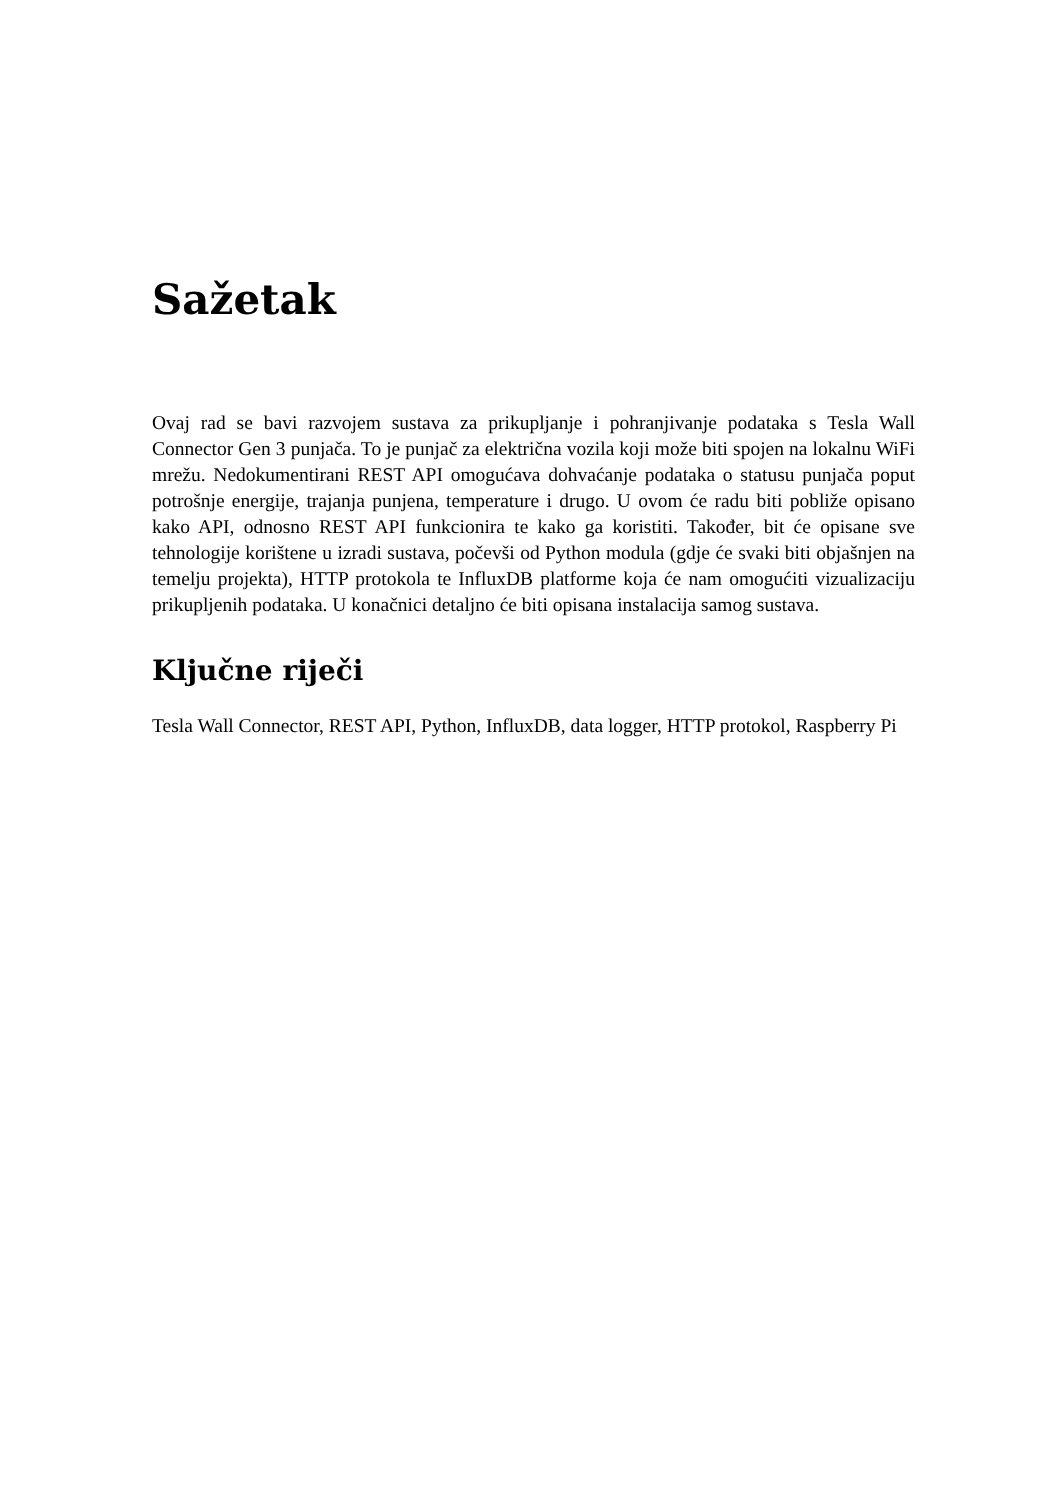Sažetak
Ovaj rad se bavi razvojem sustava za prikupljanje i pohranjivanje podataka s Tesla Wall Connector Gen 3 punjača. To je punjač za električna vozila koji može biti spojen na lokalnu WiFi mrežu. Nedokumentirani REST API omogućava dohvaćanje podataka o statusu punjača poput potrošnje energije, trajanja punjena, temperature i drugo. U ovom će radu biti pobliže opisano kako API, odnosno REST API funkcionira te kako ga koristiti. Također, bit će opisane sve tehnologije korištene u izradi sustava, počevši od Python modula (gdje će svaki biti objašnjen na temelju projekta), HTTP protokola te InfluxDB platforme koja će nam omogućiti vizualizaciju prikupljenih podataka. U konačnici detaljno će biti opisana instalacija samog sustava.
Ključne riječi
Tesla Wall Connector, REST API, Python, InfluxDB, data logger, HTTP protokol, Raspberry Pi